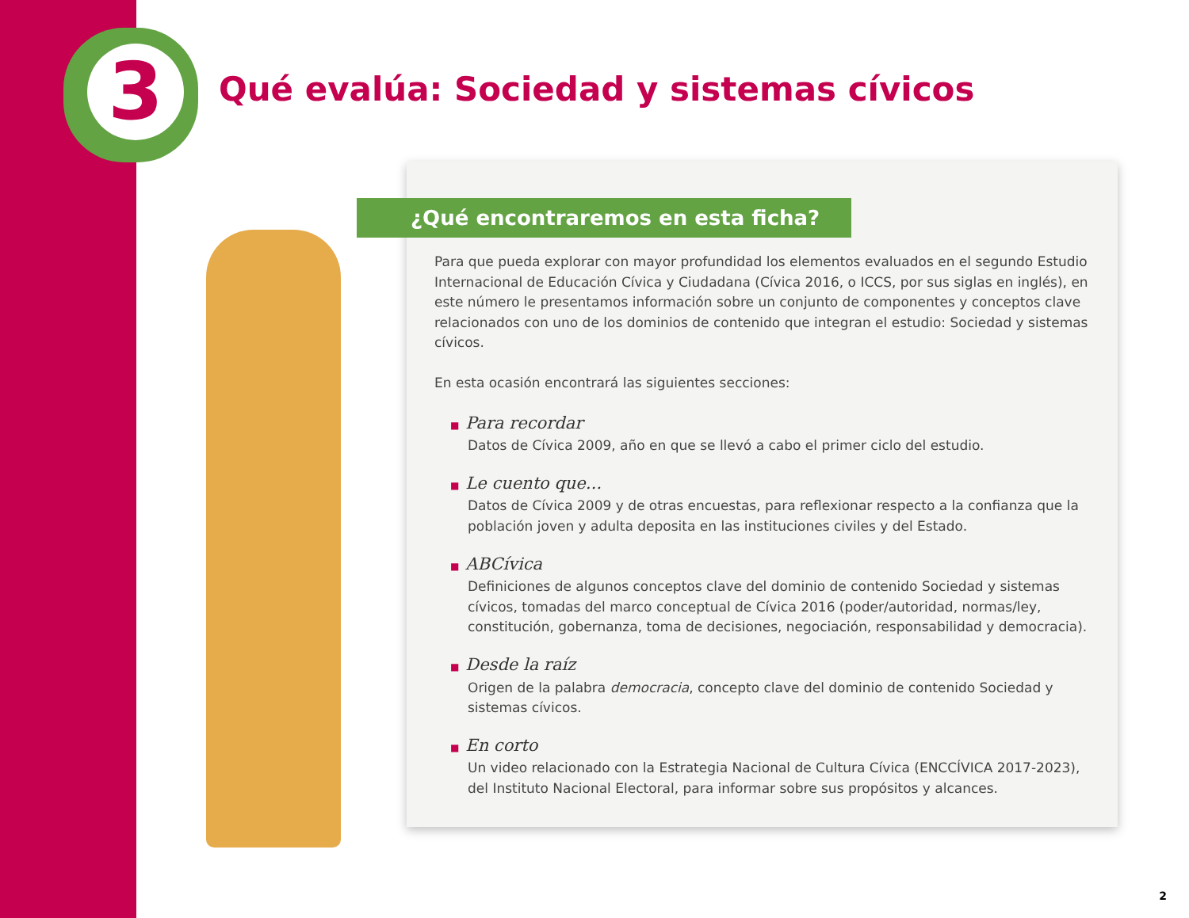3
Qué evalúa: Sociedad y sistemas cívicos
¿Qué encontraremos en esta ficha?
Para que pueda explorar con mayor profundidad los elementos evaluados en el segundo Estudio Internacional de Educación Cívica y Ciudadana (Cívica 2016, o ICCS, por sus siglas en inglés), en este número le presentamos información sobre un conjunto de componentes y conceptos clave relacionados con uno de los dominios de contenido que integran el estudio: Sociedad y sistemas cívicos.
En esta ocasión encontrará las siguientes secciones:
■ Para recordar
Datos de Cívica 2009, año en que se llevó a cabo el primer ciclo del estudio.
■ Le cuento que...
Datos de Cívica 2009 y de otras encuestas, para reflexionar respecto a la confianza que la población joven y adulta deposita en las instituciones civiles y del Estado.
■ ABCívica
Definiciones de algunos conceptos clave del dominio de contenido Sociedad y sistemas cívicos, tomadas del marco conceptual de Cívica 2016 (poder/autoridad, normas/ley, constitución, gobernanza, toma de decisiones, negociación, responsabilidad y democracia).
■ Desde la raíz
Origen de la palabra democracia, concepto clave del dominio de contenido Sociedad y sistemas cívicos.
■ En corto
Un video relacionado con la Estrategia Nacional de Cultura Cívica (ENCCÍVICA 2017-2023), del Instituto Nacional Electoral, para informar sobre sus propósitos y alcances.
2